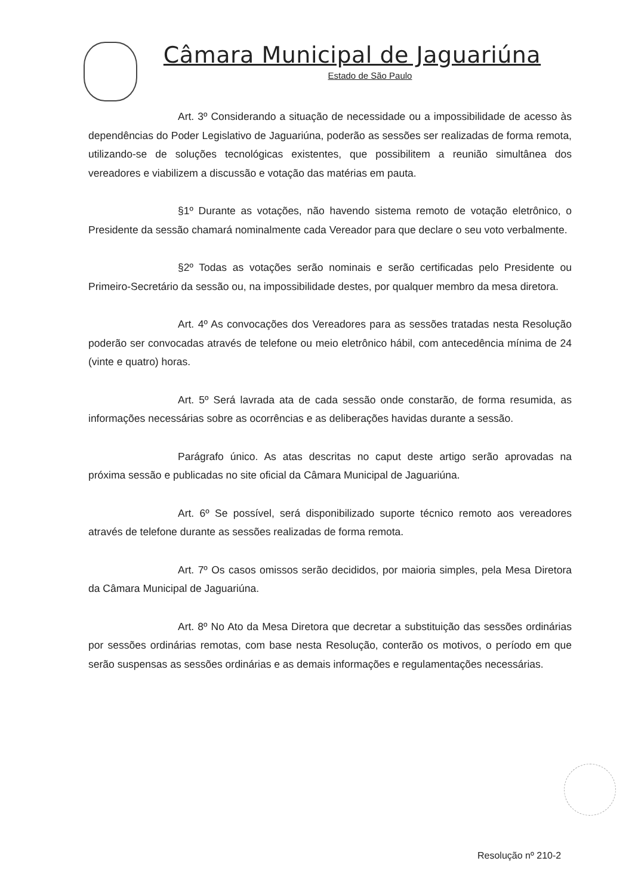Câmara Municipal de Jaguariúna
Estado de São Paulo
Art. 3º Considerando a situação de necessidade ou a impossibilidade de acesso às dependências do Poder Legislativo de Jaguariúna, poderão as sessões ser realizadas de forma remota, utilizando-se de soluções tecnológicas existentes, que possibilitem a reunião simultânea dos vereadores e viabilizem a discussão e votação das matérias em pauta.
§1º Durante as votações, não havendo sistema remoto de votação eletrônico, o Presidente da sessão chamará nominalmente cada Vereador para que declare o seu voto verbalmente.
§2º Todas as votações serão nominais e serão certificadas pelo Presidente ou Primeiro-Secretário da sessão ou, na impossibilidade destes, por qualquer membro da mesa diretora.
Art. 4º As convocações dos Vereadores para as sessões tratadas nesta Resolução poderão ser convocadas através de telefone ou meio eletrônico hábil, com antecedência mínima de 24 (vinte e quatro) horas.
Art. 5º Será lavrada ata de cada sessão onde constarão, de forma resumida, as informações necessárias sobre as ocorrências e as deliberações havidas durante a sessão.
Parágrafo único. As atas descritas no caput deste artigo serão aprovadas na próxima sessão e publicadas no site oficial da Câmara Municipal de Jaguariúna.
Art. 6º Se possível, será disponibilizado suporte técnico remoto aos vereadores através de telefone durante as sessões realizadas de forma remota.
Art. 7º Os casos omissos serão decididos, por maioria simples, pela Mesa Diretora da Câmara Municipal de Jaguariúna.
Art. 8º No Ato da Mesa Diretora que decretar a substituição das sessões ordinárias por sessões ordinárias remotas, com base nesta Resolução, conterão os motivos, o período em que serão suspensas as sessões ordinárias e as demais informações e regulamentações necessárias.
Resolução nº 210-2